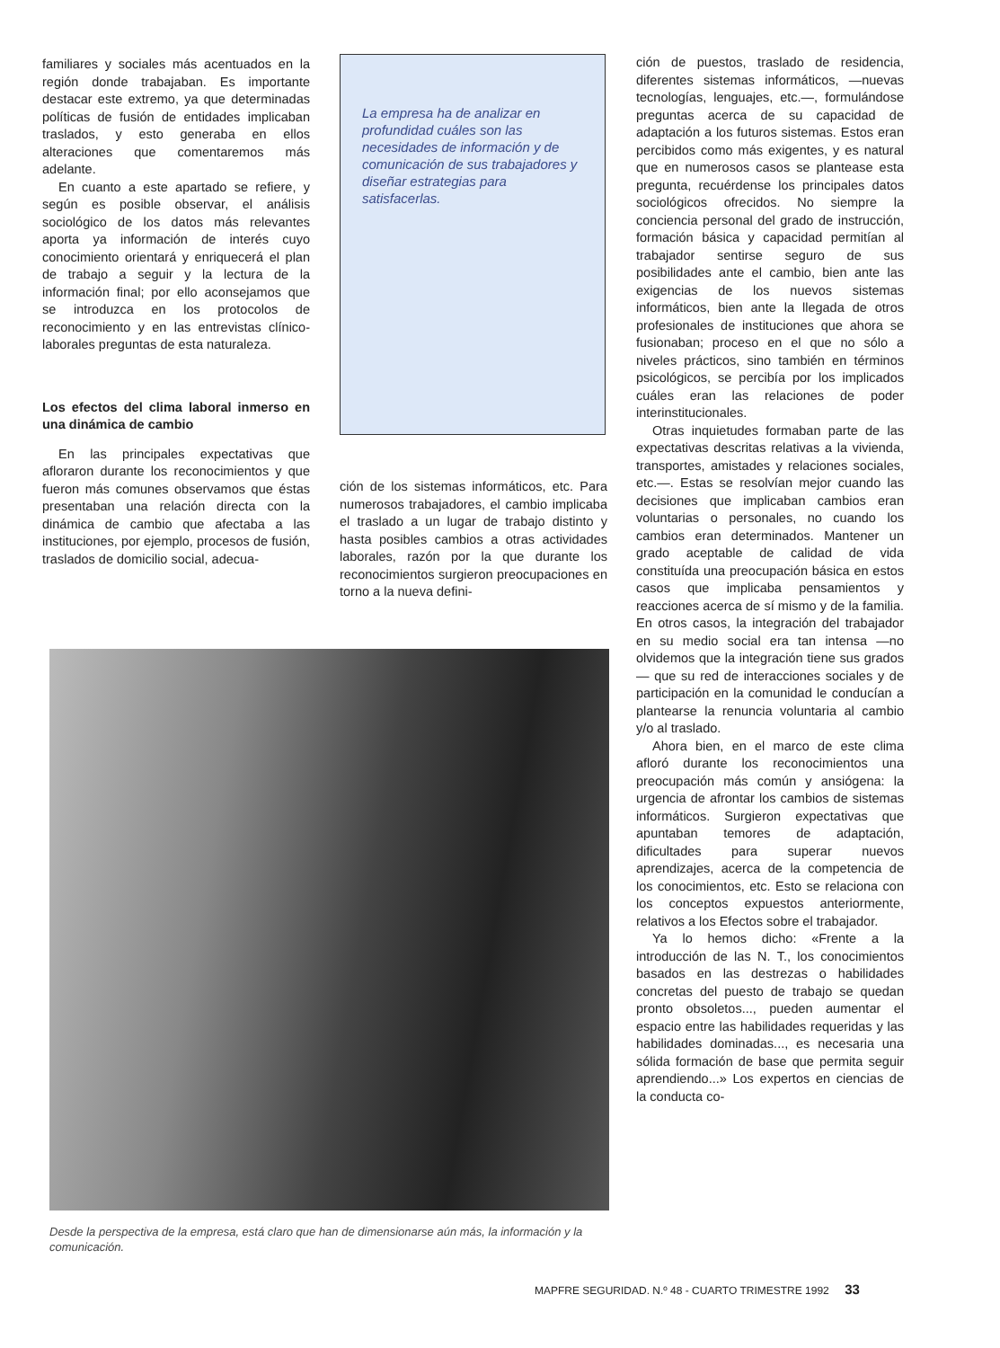familiares y sociales más acentuados en la región donde trabajaban. Es importante destacar este extremo, ya que determinadas políticas de fusión de entidades implicaban traslados, y esto generaba en ellos alteraciones que comentaremos más adelante.
En cuanto a este apartado se refiere, y según es posible observar, el análisis sociológico de los datos más relevantes aporta ya información de interés cuyo conocimiento orientará y enriquecerá el plan de trabajo a seguir y la lectura de la información final; por ello aconsejamos que se introduzca en los protocolos de reconocimiento y en las entrevistas clínico-laborales preguntas de esta naturaleza.
Los efectos del clima laboral inmerso en una dinámica de cambio
En las principales expectativas que afloraron durante los reconocimientos y que fueron más comunes observamos que éstas presentaban una relación directa con la dinámica de cambio que afectaba a las instituciones, por ejemplo, procesos de fusión, traslados de domicilio social, adecua-
La empresa ha de analizar en profundidad cuáles son las necesidades de información y de comunicación de sus trabajadores y diseñar estrategias para satisfacerlas.
ción de los sistemas informáticos, etc. Para numerosos trabajadores, el cambio implicaba el traslado a un lugar de trabajo distinto y hasta posibles cambios a otras actividades laborales, razón por la que durante los reconocimientos surgieron preocupaciones en torno a la nueva defini-
Desde la perspectiva de la empresa, está claro que han de dimensionarse aún más, la información y la comunicación.
ción de puestos, traslado de residencia, diferentes sistemas informáticos, —nuevas tecnologías, lenguajes, etc.—, formulándose preguntas acerca de su capacidad de adaptación a los futuros sistemas. Estos eran percibidos como más exigentes, y es natural que en numerosos casos se plantease esta pregunta, recuérdense los principales datos sociológicos ofrecidos. No siempre la conciencia personal del grado de instrucción, formación básica y capacidad permitían al trabajador sentirse seguro de sus posibilidades ante el cambio, bien ante las exigencias de los nuevos sistemas informáticos, bien ante la llegada de otros profesionales de instituciones que ahora se fusionaban; proceso en el que no sólo a niveles prácticos, sino también en términos psicológicos, se percibía por los implicados cuáles eran las relaciones de poder interinstitucionales.
Otras inquietudes formaban parte de las expectativas descritas relativas a la vivienda, transportes, amistades y relaciones sociales, etc.—. Estas se resolvían mejor cuando las decisiones que implicaban cambios eran voluntarias o personales, no cuando los cambios eran determinados. Mantener un grado aceptable de calidad de vida constituída una preocupación básica en estos casos que implicaba pensamientos y reacciones acerca de sí mismo y de la familia. En otros casos, la integración del trabajador en su medio social era tan intensa —no olvidemos que la integración tiene sus grados— que su red de interacciones sociales y de participación en la comunidad le conducían a plantearse la renuncia voluntaria al cambio y/o al traslado.
Ahora bien, en el marco de este clima afloró durante los reconocimientos una preocupación más común y ansiógena: la urgencia de afrontar los cambios de sistemas informáticos. Surgieron expectativas que apuntaban temores de adaptación, dificultades para superar nuevos aprendizajes, acerca de la competencia de los conocimientos, etc. Esto se relaciona con los conceptos expuestos anteriormente, relativos a los Efectos sobre el trabajador.
Ya lo hemos dicho: «Frente a la introducción de las N. T., los conocimientos basados en las destrezas o habilidades concretas del puesto de trabajo se quedan pronto obsoletos..., pueden aumentar el espacio entre las habilidades requeridas y las habilidades dominadas..., es necesaria una sólida formación de base que permita seguir aprendiendo...» Los expertos en ciencias de la conducta co-
MAPFRE SEGURIDAD. N.º 48 - CUARTO TRIMESTRE 1992 33